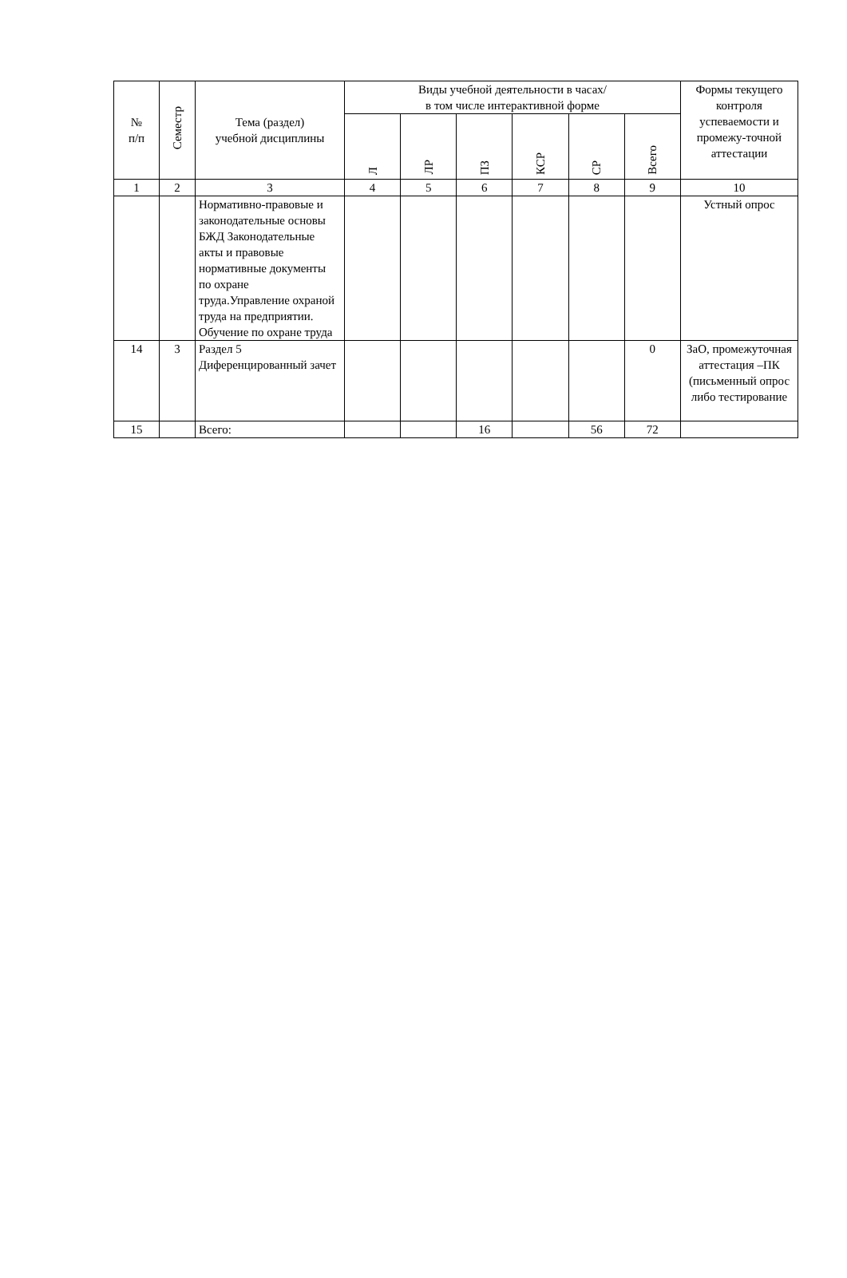| № п/п | Семестр | Тема (раздел) учебной дисциплины | Виды учебной деятельности в часах/ в том числе интерактивной форме | | | | | | Формы текущего контроля успеваемости и промежу-точной аттестации |
| --- | --- | --- | --- | --- | --- | --- | --- | --- | --- |
| | | | Л | ЛР | ПЗ | КСР | СР | Всего | |
| 1 | 2 | 3 | 4 | 5 | 6 | 7 | 8 | 9 | 10 |
| | | Нормативно-правовые и законодательные основы БЖД Законодательные акты и правовые нормативные документы по охране труда.Управление охраной труда на предприятии. Обучение по охране труда | | | | | | | Устный опрос |
| 14 | 3 | Раздел 5 Диференцированный зачет | | | | | | 0 | ЗаО, промежуточная аттестация –ПК (письменный опрос либо тестирование |
| 15 | | Всего: | | | 16 | | 56 | 72 | |